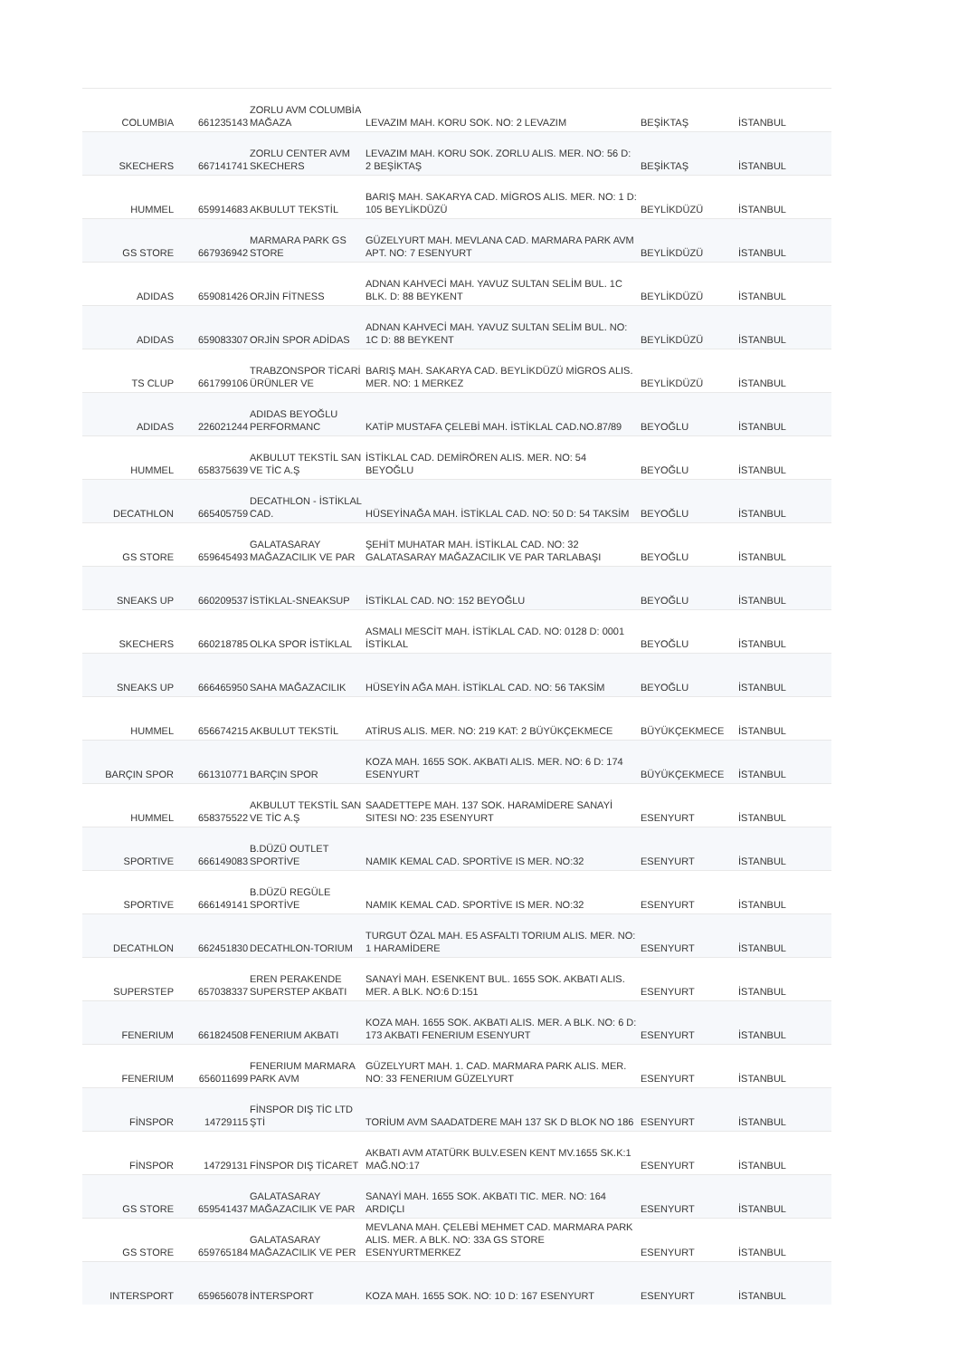| COLUMBIA | 661235143 | ZORLU AVM COLUMBİA MAĞAZA | LEVAZIM MAH. KORU SOK. NO: 2 LEVAZIM | BEŞİKTAŞ | İSTANBUL |
| SKECHERS | 667141741 | ZORLU CENTER AVM SKECHERS | LEVAZIM MAH. KORU SOK. ZORLU ALIS. MER. NO: 56 D: 2 BEŞİKTAŞ | BEŞİKTAŞ | İSTANBUL |
| HUMMEL | 659914683 | AKBULUT TEKSTİL | BARIŞ MAH. SAKARYA CAD. MİGROS ALIS. MER. NO: 1 D: 105 BEYLİKDÜZÜ | BEYLİKDÜZÜ | İSTANBUL |
| GS STORE | 667936942 | MARMARA PARK GS STORE | GÜZELYURT MAH. MEVLANA CAD. MARMARA PARK AVM APT. NO: 7 ESENYURT | BEYLİKDÜZÜ | İSTANBUL |
| ADIDAS | 659081426 | ORJİN FİTNESS | ADNAN KAHVECİ MAH. YAVUZ SULTAN SELİM BUL. 1C BLK. D: 88 BEYKENT | BEYLİKDÜZÜ | İSTANBUL |
| ADIDAS | 659083307 | ORJİN SPOR ADİDAS | ADNAN KAHVECİ MAH. YAVUZ SULTAN SELİM BUL. NO: 1C D: 88 BEYKENT | BEYLİKDÜZÜ | İSTANBUL |
| TS CLUP | 661799106 | TRABZONSPOR TİCARİ ÜRÜNLER VE | BARIŞ MAH. SAKARYA CAD. BEYLİKDÜZÜ MİGROS ALIS. MER. NO: 1 MERKEZ | BEYLİKDÜZÜ | İSTANBUL |
| ADIDAS | 226021244 | ADIDAS BEYOĞLU PERFORMANC | KATİP MUSTAFA ÇELEBİ MAH. İSTİKLAL CAD.NO.87/89 | BEYOĞLU | İSTANBUL |
| HUMMEL | 658375639 | AKBULUT TEKSTİL SAN VE TİC A.Ş | İSTİKLAL CAD. DEMİRÖREN ALIS. MER. NO: 54 BEYOĞLU | BEYOĞLU | İSTANBUL |
| DECATHLON | 665405759 | DECATHLON - İSTİKLAL CAD. | HÜSEYİNAĞA MAH. İSTİKLAL CAD. NO: 50 D: 54 TAKSİM | BEYOĞLU | İSTANBUL |
| GS STORE | 659645493 | GALATASARAY MAĞAZACILIK VE PAR | ŞEHİT MUHATAR MAH. İSTİKLAL CAD. NO: 32 GALATASARAY MAĞAZACILIK VE PAR TARLABAŞI | BEYOĞLU | İSTANBUL |
| SNEAKS UP | 660209537 | İSTİKLAL-SNEAKSUP | İSTİKLAL CAD. NO: 152 BEYOĞLU | BEYOĞLU | İSTANBUL |
| SKECHERS | 660218785 | OLKA SPOR İSTİKLAL | ASMALI MESCİT MAH. İSTİKLAL CAD. NO: 0128 D: 0001 İSTİKLAL | BEYOĞLU | İSTANBUL |
| SNEAKS UP | 666465950 | SAHA MAĞAZACILIK | HÜSEYİN AĞA MAH. İSTİKLAL CAD. NO: 56 TAKSİM | BEYOĞLU | İSTANBUL |
| HUMMEL | 656674215 | AKBULUT TEKSTİL | ATİRUS ALIS. MER. NO: 219 KAT: 2 BÜYÜKÇEKMECE | BÜYÜKÇEKMECE | İSTANBUL |
| BARÇIN SPOR | 661310771 | BARÇIN SPOR | KOZA MAH. 1655 SOK. AKBATI ALIS. MER. NO: 6 D: 174 ESENYURT | BÜYÜKÇEKMECE | İSTANBUL |
| HUMMEL | 658375522 | AKBULUT TEKSTİL SAN VE TİC A.Ş | SAADETTEPE MAH. 137 SOK. HARAMİDERE SANAYİ SITESI NO: 235 ESENYURT | ESENYURT | İSTANBUL |
| SPORTIVE | 666149083 | B.DÜZÜ OUTLET SPORTİVE | NAMIK KEMAL CAD. SPORTİVE IS MER. NO:32 | ESENYURT | İSTANBUL |
| SPORTIVE | 666149141 | B.DÜZÜ REGÜLE SPORTİVE | NAMIK KEMAL CAD. SPORTİVE IS MER. NO:32 | ESENYURT | İSTANBUL |
| DECATHLON | 662451830 | DECATHLON-TORIUM | TURGUT ÖZAL MAH. E5 ASFALTI TORIUM ALIS. MER. NO: 1 HARAMİDERE | ESENYURT | İSTANBUL |
| SUPERSTEP | 657038337 | EREN PERAKENDE SUPERSTEP AKBATI | SANAYİ MAH. ESENKENT BUL. 1655 SOK. AKBATI ALIS. MER. A BLK. NO:6 D:151 | ESENYURT | İSTANBUL |
| FENERIUM | 661824508 | FENERIUM AKBATI | KOZA MAH. 1655 SOK. AKBATI ALIS. MER. A BLK. NO: 6 D: 173 AKBATI FENERIUM ESENYURT | ESENYURT | İSTANBUL |
| FENERIUM | 656011699 | FENERIUM MARMARA PARK AVM | GÜZELYURT MAH. 1. CAD. MARMARA PARK ALIS. MER. NO: 33 FENERIUM GÜZELYURT | ESENYURT | İSTANBUL |
| FİNSPOR | 14729115 | FİNSPOR DIŞ TİC LTD ŞTİ | TORİUM AVM SAADATDERE MAH 137 SK D BLOK NO 186 | ESENYURT | İSTANBUL |
| FİNSPOR | 14729131 | FİNSPOR DIŞ TİCARET | AKBATI AVM ATATÜRK BULV.ESEN KENT MV.1655 SK.K:1 MAĞ.NO:17 | ESENYURT | İSTANBUL |
| GS STORE | 659541437 | GALATASARAY MAĞAZACILIK VE PAR | SANAYİ MAH. 1655 SOK. AKBATI TIC. MER. NO: 164 ARDIÇLI | ESENYURT | İSTANBUL |
| GS STORE | 659765184 | GALATASARAY MAĞAZACILIK VE PER | MEVLANA MAH. ÇELEBİ MEHMET CAD. MARMARA PARK ALIS. MER. A BLK. NO: 33A GS STORE ESENYURTMERKEZ | ESENYURT | İSTANBUL |
| INTERSPORT | 659656078 | İNTERSPORT | KOZA MAH. 1655 SOK. NO: 10 D: 167 ESENYURT | ESENYURT | İSTANBUL |